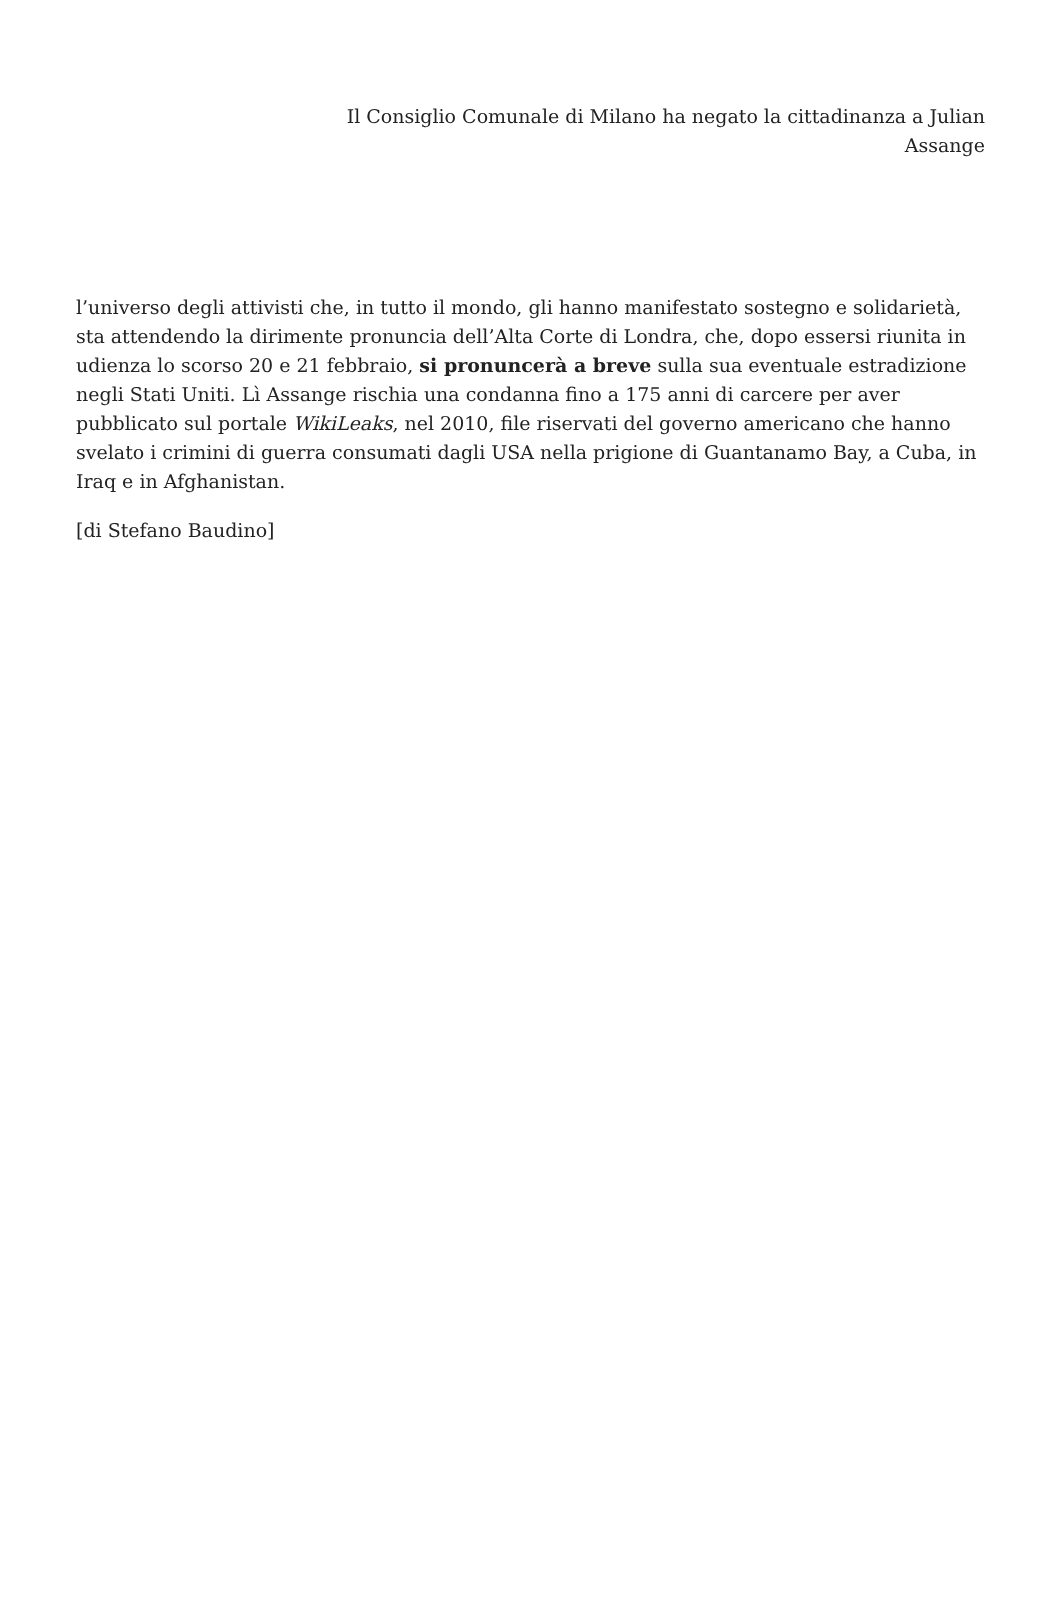Il Consiglio Comunale di Milano ha negato la cittadinanza a Julian
Assange
l’universo degli attivisti che, in tutto il mondo, gli hanno manifestato sostegno e solidarietà, sta attendendo la dirimente pronuncia dell’Alta Corte di Londra, che, dopo essersi riunita in udienza lo scorso 20 e 21 febbraio, si pronuncerà a breve sulla sua eventuale estradizione negli Stati Uniti. Lì Assange rischia una condanna fino a 175 anni di carcere per aver pubblicato sul portale WikiLeaks, nel 2010, file riservati del governo americano che hanno svelato i crimini di guerra consumati dagli USA nella prigione di Guantanamo Bay, a Cuba, in Iraq e in Afghanistan.
[di Stefano Baudino]